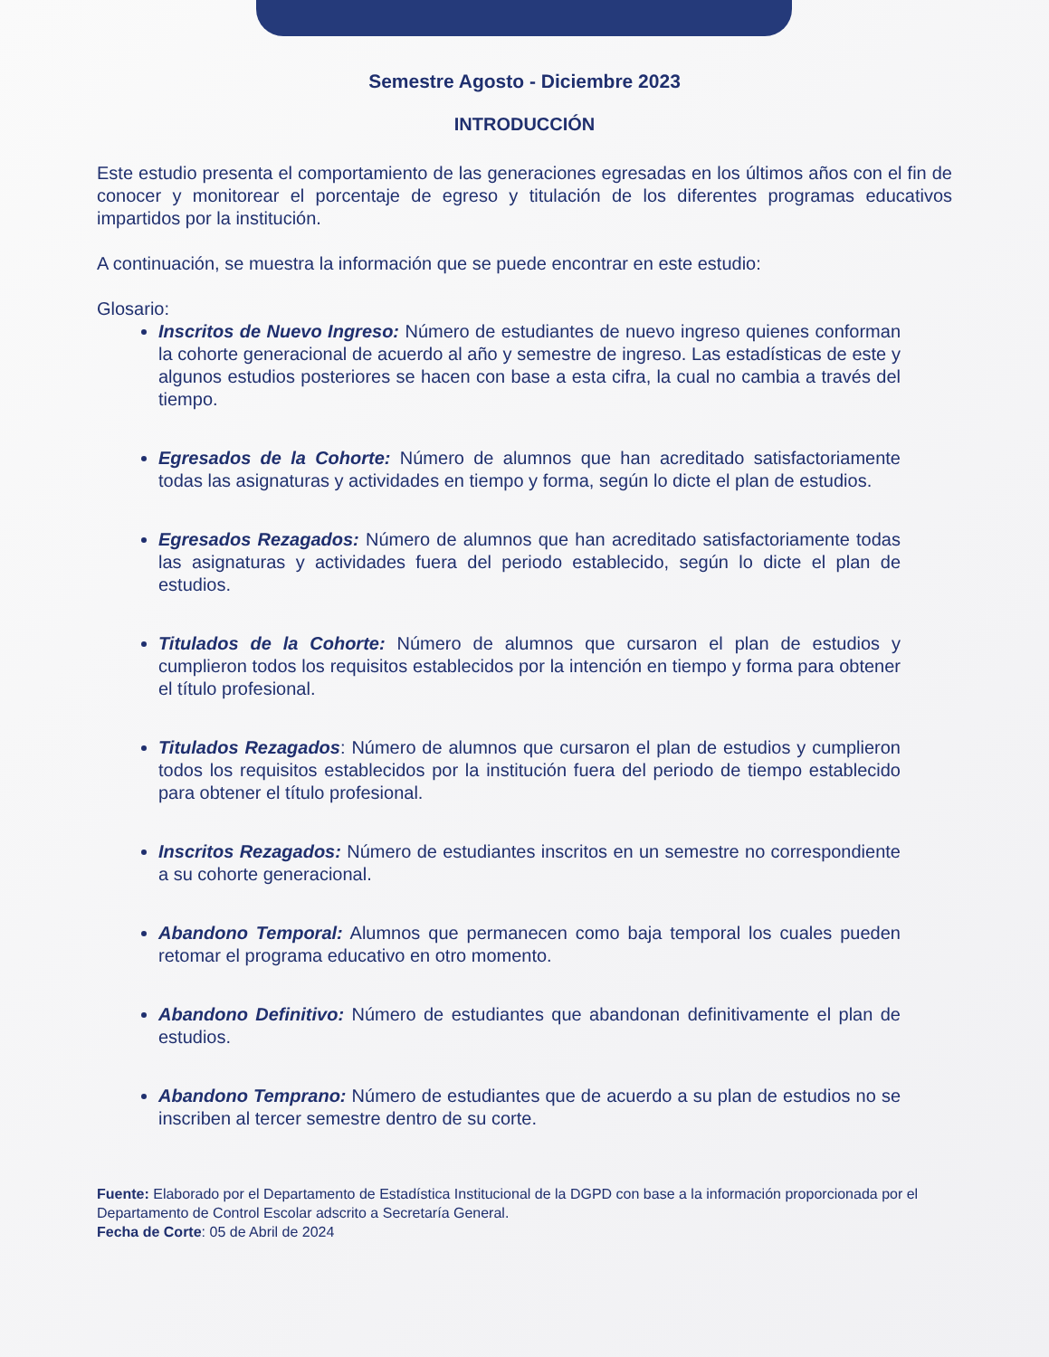Semestre Agosto - Diciembre 2023
INTRODUCCIÓN
Este estudio presenta el comportamiento de las generaciones egresadas en los últimos años con el fin de conocer y monitorear el porcentaje de egreso y titulación de los diferentes programas educativos impartidos por la institución.
A continuación, se muestra la información que se puede encontrar en este estudio:
Glosario:
Inscritos de Nuevo Ingreso: Número de estudiantes de nuevo ingreso quienes conforman la cohorte generacional de acuerdo al año y semestre de ingreso. Las estadísticas de este y algunos estudios posteriores se hacen con base a esta cifra, la cual no cambia a través del tiempo.
Egresados de la Cohorte: Número de alumnos que han acreditado satisfactoriamente todas las asignaturas y actividades en tiempo y forma, según lo dicte el plan de estudios.
Egresados Rezagados: Número de alumnos que han acreditado satisfactoriamente todas las asignaturas y actividades fuera del periodo establecido, según lo dicte el plan de estudios.
Titulados de la Cohorte: Número de alumnos que cursaron el plan de estudios y cumplieron todos los requisitos establecidos por la intención en tiempo y forma para obtener el título profesional.
Titulados Rezagados: Número de alumnos que cursaron el plan de estudios y cumplieron todos los requisitos establecidos por la institución fuera del periodo de tiempo establecido para obtener el título profesional.
Inscritos Rezagados: Número de estudiantes inscritos en un semestre no correspondiente a su cohorte generacional.
Abandono Temporal: Alumnos que permanecen como baja temporal los cuales pueden retomar el programa educativo en otro momento.
Abandono Definitivo: Número de estudiantes que abandonan definitivamente el plan de estudios.
Abandono Temprano: Número de estudiantes que de acuerdo a su plan de estudios no se inscriben al tercer semestre dentro de su corte.
Fuente: Elaborado por el Departamento de Estadística Institucional de la DGPD con base a la información proporcionada por el Departamento de Control Escolar adscrito a Secretaría General.
Fecha de Corte: 05 de Abril de 2024